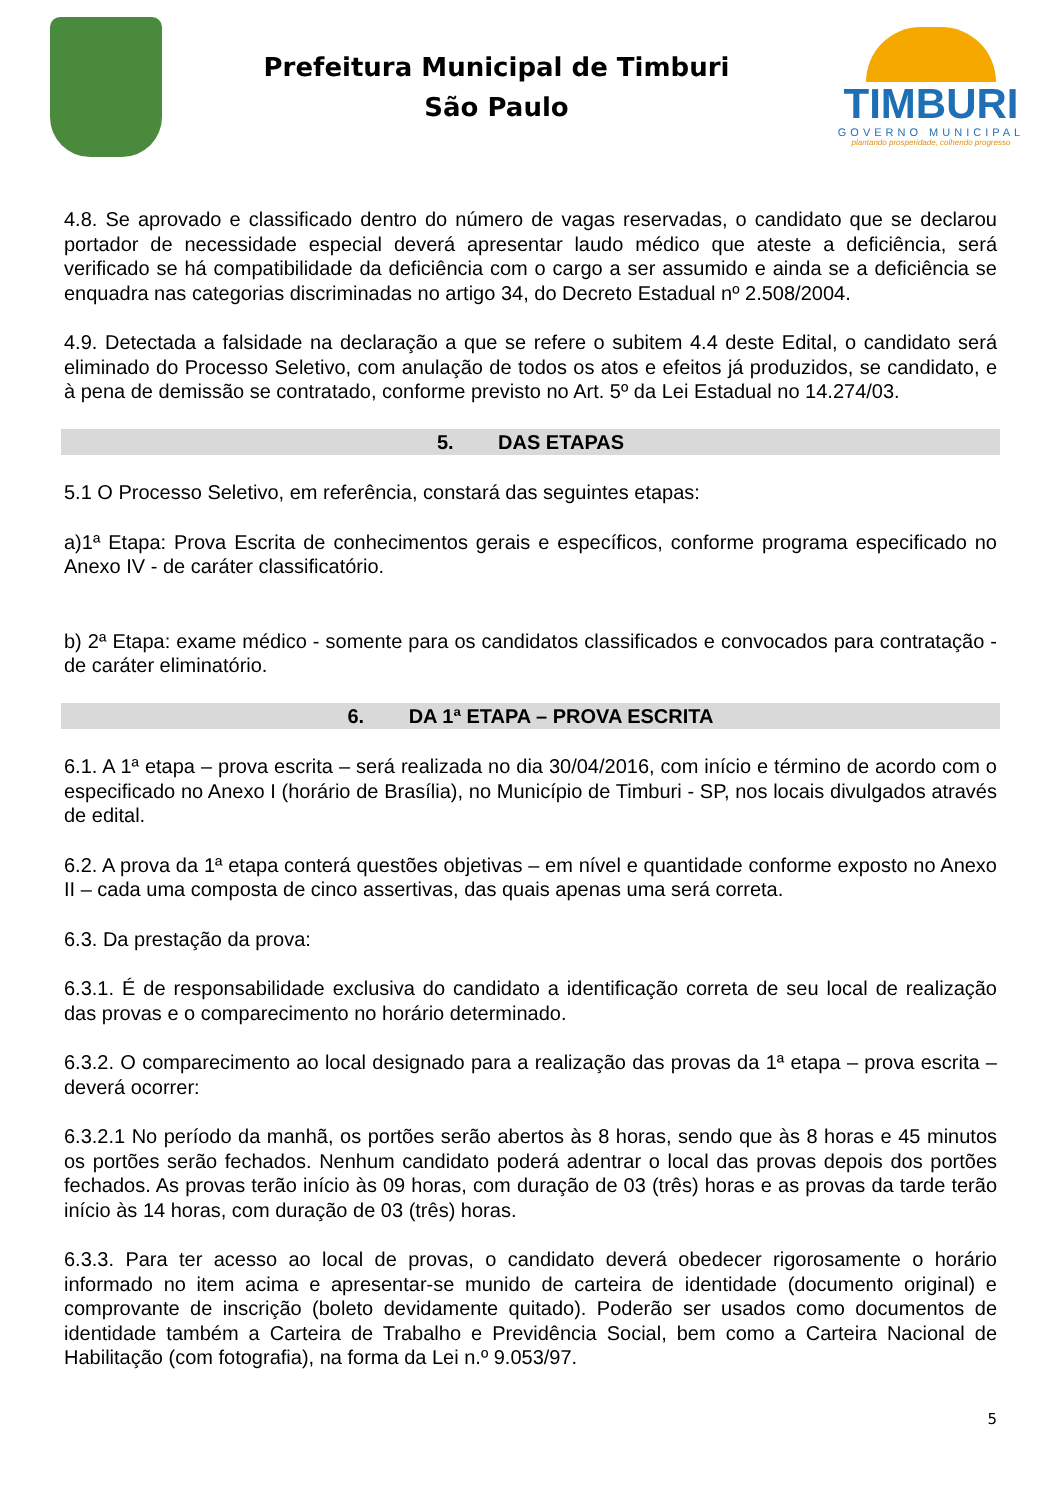Prefeitura Municipal de Timburi
São Paulo
TIMBURI
GOVERNO MUNICIPAL
plantando prosperidade, colhendo progresso
4.8. Se aprovado e classificado dentro do número de vagas reservadas, o candidato que se declarou portador de necessidade especial deverá apresentar laudo médico que ateste a deficiência, será verificado se há compatibilidade da deficiência com o cargo a ser assumido e ainda se a deficiência se enquadra nas categorias discriminadas no artigo 34, do Decreto Estadual nº 2.508/2004.
4.9. Detectada a falsidade na declaração a que se refere o subitem 4.4 deste Edital, o candidato será eliminado do Processo Seletivo, com anulação de todos os atos e efeitos já produzidos, se candidato, e à pena de demissão se contratado, conforme previsto no Art. 5º da Lei Estadual no 14.274/03.
5. DAS ETAPAS
5.1 O Processo Seletivo, em referência, constará das seguintes etapas:
a)1ª Etapa: Prova Escrita de conhecimentos gerais e específicos, conforme programa especificado no Anexo IV - de caráter classificatório.
b) 2ª Etapa: exame médico - somente para os candidatos classificados e convocados para contratação - de caráter eliminatório.
6. DA 1ª ETAPA – PROVA ESCRITA
6.1. A 1ª etapa – prova escrita – será realizada no dia 30/04/2016, com início e término de acordo com o especificado no Anexo I (horário de Brasília), no Município de Timburi - SP, nos locais divulgados através de edital.
6.2. A prova da 1ª etapa conterá questões objetivas – em nível e quantidade conforme exposto no Anexo II – cada uma composta de cinco assertivas, das quais apenas uma será correta.
6.3. Da prestação da prova:
6.3.1. É de responsabilidade exclusiva do candidato a identificação correta de seu local de realização das provas e o comparecimento no horário determinado.
6.3.2. O comparecimento ao local designado para a realização das provas da 1ª etapa – prova escrita – deverá ocorrer:
6.3.2.1 No período da manhã, os portões serão abertos às 8 horas, sendo que às 8 horas e 45 minutos os portões serão fechados. Nenhum candidato poderá adentrar o local das provas depois dos portões fechados. As provas terão início às 09 horas, com duração de 03 (três) horas e as provas da tarde terão início às 14 horas, com duração de 03 (três) horas.
6.3.3. Para ter acesso ao local de provas, o candidato deverá obedecer rigorosamente o horário informado no item acima e apresentar-se munido de carteira de identidade (documento original) e comprovante de inscrição (boleto devidamente quitado). Poderão ser usados como documentos de identidade também a Carteira de Trabalho e Previdência Social, bem como a Carteira Nacional de Habilitação (com fotografia), na forma da Lei n.º 9.053/97.
5